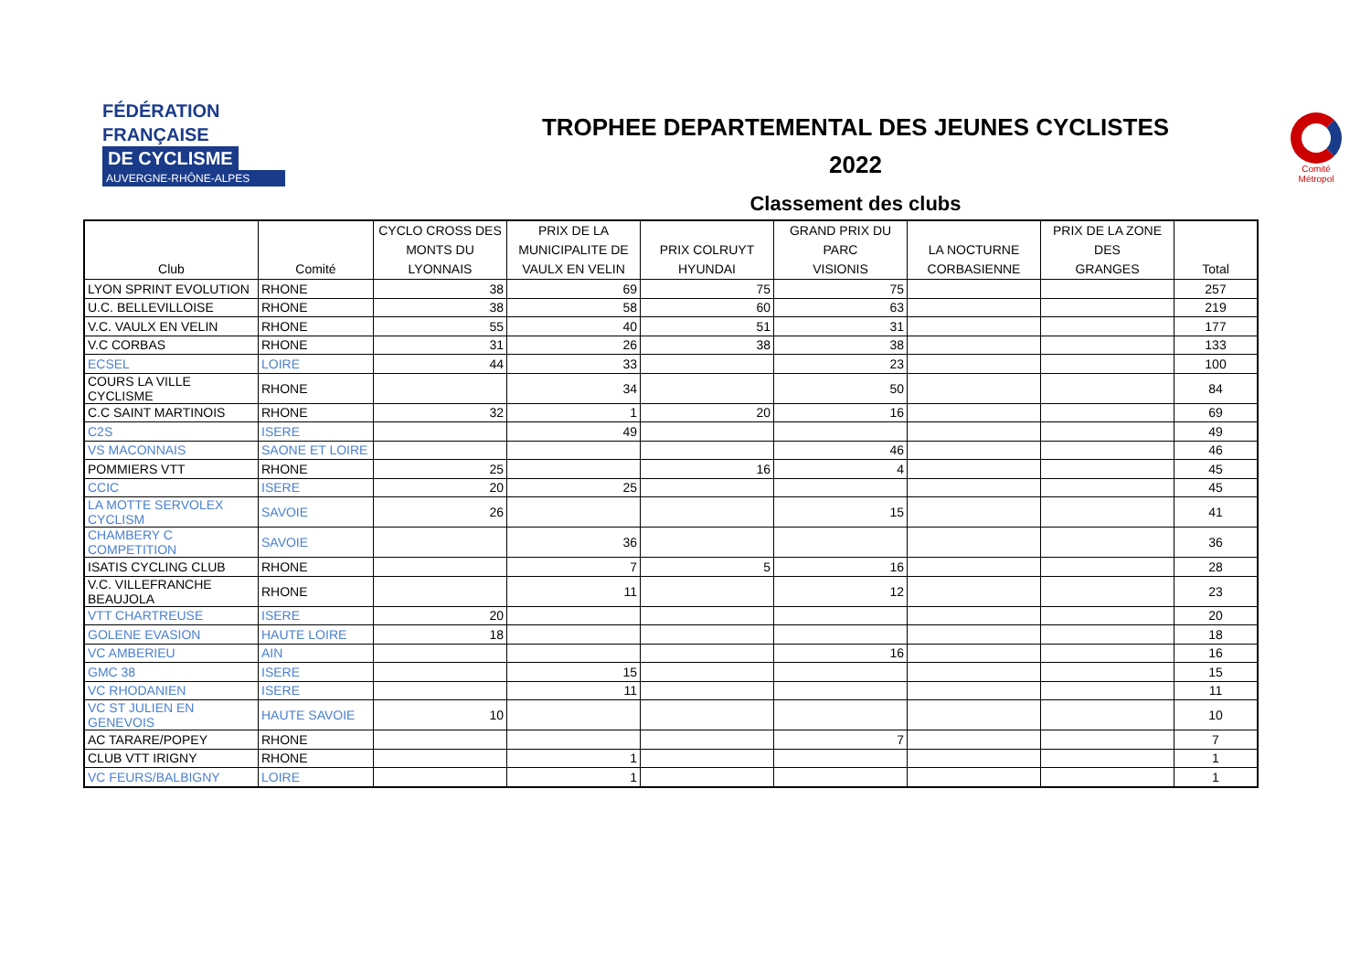FÉDÉRATION
FRANÇAISE
DE CYCLISME
AUVERGNE-RHÔNE-ALPES
TROPHEE DEPARTEMENTAL DES JEUNES CYCLISTES
2022
Classement des clubs
Comité
Métropol
| Club | Comité | CYCLO CROSS DES MONTS DU LYONNAIS | PRIX DE LA MUNICIPALITE DE VAULX EN VELIN | PRIX COLRUYT HYUNDAI | GRAND PRIX DU PARC VISIONIS | LA NOCTURNE CORBASIENNE | PRIX DE LA ZONE DES GRANGES | Total |
| --- | --- | --- | --- | --- | --- | --- | --- | --- |
| LYON SPRINT EVOLUTION | RHONE | 38 | 69 | 75 | 75 | | | 257 |
| U.C. BELLEVILLOISE | RHONE | 38 | 58 | 60 | 63 | | | 219 |
| V.C. VAULX EN VELIN | RHONE | 55 | 40 | 51 | 31 | | | 177 |
| V.C CORBAS | RHONE | 31 | 26 | 38 | 38 | | | 133 |
| ECSEL | LOIRE | 44 | 33 | | 23 | | | 100 |
| COURS LA VILLE CYCLISME | RHONE | | 34 | | 50 | | | 84 |
| C.C SAINT MARTINOIS | RHONE | 32 | 1 | 20 | 16 | | | 69 |
| C2S | ISERE | | 49 | | | | | 49 |
| VS MACONNAIS | SAONE ET LOIRE | | | | 46 | | | 46 |
| POMMIERS VTT | RHONE | 25 | | 16 | 4 | | | 45 |
| CCIC | ISERE | 20 | 25 | | | | | 45 |
| LA MOTTE SERVOLEX CYCLISM | SAVOIE | 26 | | | 15 | | | 41 |
| CHAMBERY C COMPETITION | SAVOIE | | 36 | | | | | 36 |
| ISATIS CYCLING CLUB | RHONE | | 7 | 5 | 16 | | | 28 |
| V.C. VILLEFRANCHE BEAUJOLA | RHONE | | 11 | | 12 | | | 23 |
| VTT CHARTREUSE | ISERE | 20 | | | | | | 20 |
| GOLENE EVASION | HAUTE LOIRE | 18 | | | | | | 18 |
| VC AMBERIEU | AIN | | | | 16 | | | 16 |
| GMC 38 | ISERE | | 15 | | | | | 15 |
| VC RHODANIEN | ISERE | | 11 | | | | | 11 |
| VC ST JULIEN EN GENEVOIS | HAUTE SAVOIE | 10 | | | | | | 10 |
| AC TARARE/POPEY | RHONE | | | | 7 | | | 7 |
| CLUB VTT IRIGNY | RHONE | | 1 | | | | | 1 |
| VC FEURS/BALBIGNY | LOIRE | | 1 | | | | | 1 |